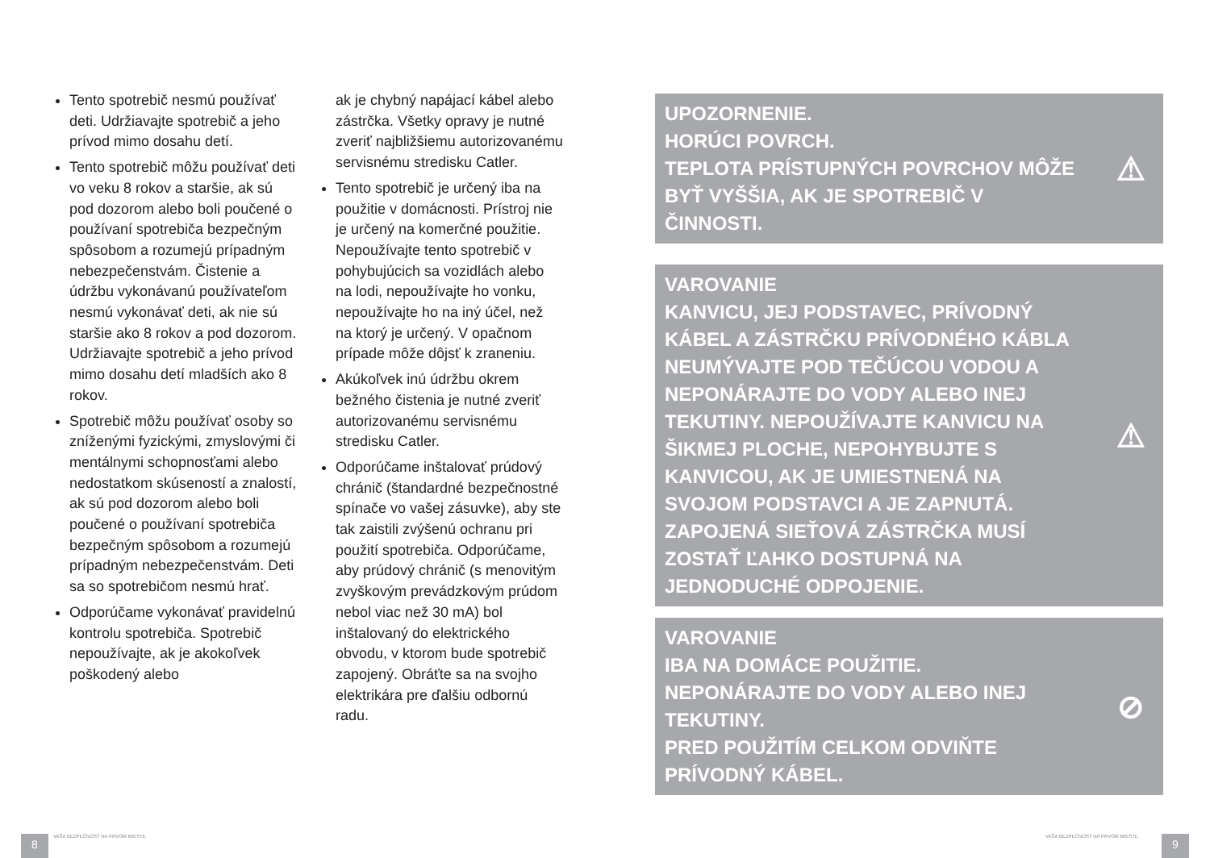Tento spotrebič nesmú používať deti. Udržiavajte spotrebič a jeho prívod mimo dosahu detí.
Tento spotrebič môžu používať deti vo veku 8 rokov a staršie, ak sú pod dozorom alebo boli poučené o používaní spotrebiča bezpečným spôsobom a rozumejú prípadným nebezpečenstvám. Čistenie a údržbu vykonávanú používateľom nesmú vykonávať deti, ak nie sú staršie ako 8 rokov a pod dozorom. Udržiavajte spotrebič a jeho prívod mimo dosahu detí mladších ako 8 rokov.
Spotrebič môžu používať osoby so zníženými fyzickými, zmyslovými či mentálnymi schopnosťami alebo nedostatkom skúseností a znalostí, ak sú pod dozorom alebo boli poučené o používaní spotrebiča bezpečným spôsobom a rozumejú prípadným nebezpečenstvám. Deti sa so spotrebičom nesmú hrať.
Odporúčame vykonávať pravidelnú kontrolu spotrebiča. Spotrebič nepoužívajte, ak je akokoľvek poškodený alebo
ak je chybný napájací kábel alebo zástrčka. Všetky opravy je nutné zveriť najbližšiemu autorizovanému servisnému stredisku Catler.
Tento spotrebič je určený iba na použitie v domácnosti. Prístroj nie je určený na komerčné použitie. Nepoužívajte tento spotrebič v pohybujúcich sa vozidlách alebo na lodi, nepoužívajte ho vonku, nepoužívajte ho na iný účel, než na ktorý je určený. V opačnom prípade môže dôjsť k zraneniu.
Akúkoľvek inú údržbu okrem bežného čistenia je nutné zveriť autorizovanému servisnému stredisku Catler.
Odporúčame inštalovať prúdový chránič (štandardné bezpečnostné spínače vo vašej zásuvke), aby ste tak zaistili zvýšenú ochranu pri použití spotrebiča. Odporúčame, aby prúdový chránič (s menovitým zvyškovým prevádzkovým prúdom nebol viac než 30 mA) bol inštalovaný do elektrického obvodu, v ktorom bude spotrebič zapojený. Obráťte sa na svojho elektrikára pre ďalšiu odbornú radu.
UPOZORNENIE.
HORÚCI POVRCH.
TEPLOTA PRÍSTUPNÝCH POVRCHOV MÔŽE BYŤ VYŠŠIA, AK JE SPOTREBIČ V ČINNOSTI. ⚠
VAROVANIE
KANVICU, JEJ PODSTAVEC, PRÍVODNÝ KÁBEL A ZÁSTRČKU PRÍVODNÉHO KÁBLA NEUMÝVAJTE POD TEČÚCOU VODOU A NEPONÁRAJTE DO VODY ALEBO INEJ TEKUTINY. NEPOUŽÍVAJTE KANVICU NA ŠIKMEJ PLOCHE, NEPOHYBUJTE S KANVICOU, AK JE UMIESTNENÁ NA SVOJOM PODSTAVCI A JE ZAPNUTÁ. ZAPOJENÁ SIEŤOVÁ ZÁSTRČKA MUSÍ ZOSTAŤ ĽAHKO DOSTUPNÁ NA JEDNODUCHÉ ODPOJENIE. ⚠
VAROVANIE
IBA NA DOMÁCE POUŽITIE.
NEPONÁRAJTE DO VODY ALEBO INEJ TEKUTINY.
PRED POUŽITÍM CELKOM ODVIŇTE PRÍVODNÝ KÁBEL. ⊘
8
VAŠA BEZPEČNOSŤ NA PRVOM MIESTE
VAŠA BEZPEČNOSŤ NA PRVOM MIESTE
9